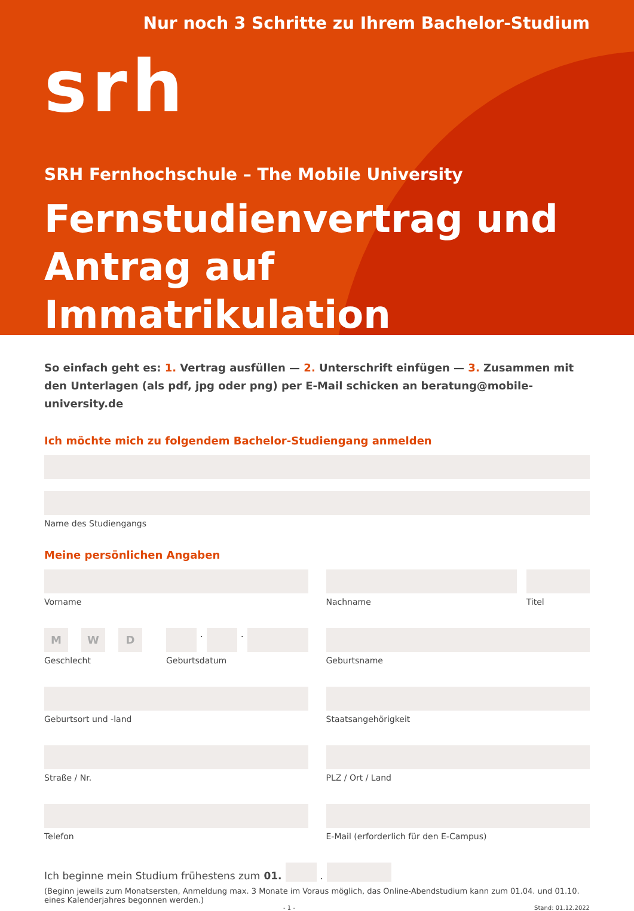Nur noch 3 Schritte zu Ihrem Bachelor-Studium
srh
SRH Fernhochschule – The Mobile University
Fernstudienvertrag und Antrag auf Immatrikulation
So einfach geht es: 1. Vertrag ausfüllen — 2. Unterschrift einfügen — 3. Zusammen mit den Unterlagen (als pdf, jpg oder png) per E-Mail schicken an beratung@mobile-university.de
Ich möchte mich zu folgendem Bachelor-Studiengang anmelden
Name des Studiengangs
Meine persönlichen Angaben
Vorname Nachname Titel
M W D
Geschlecht
.
.
Geburtsdatum
Geburtsname
Geburtsort und -land Staatsangehörigkeit
Straße / Nr. PLZ / Ort / Land
Telefon E-Mail (erforderlich für den E-Campus)
Ich beginne mein Studium frühestens zum 01.
.
(Beginn jeweils zum Monatsersten, Anmeldung max. 3 Monate im Voraus möglich, das Online-Abendstudium kann zum 01.04. und 01.10. eines Kalenderjahres begonnen werden.)
- 1 - Stand: 01.12.2022